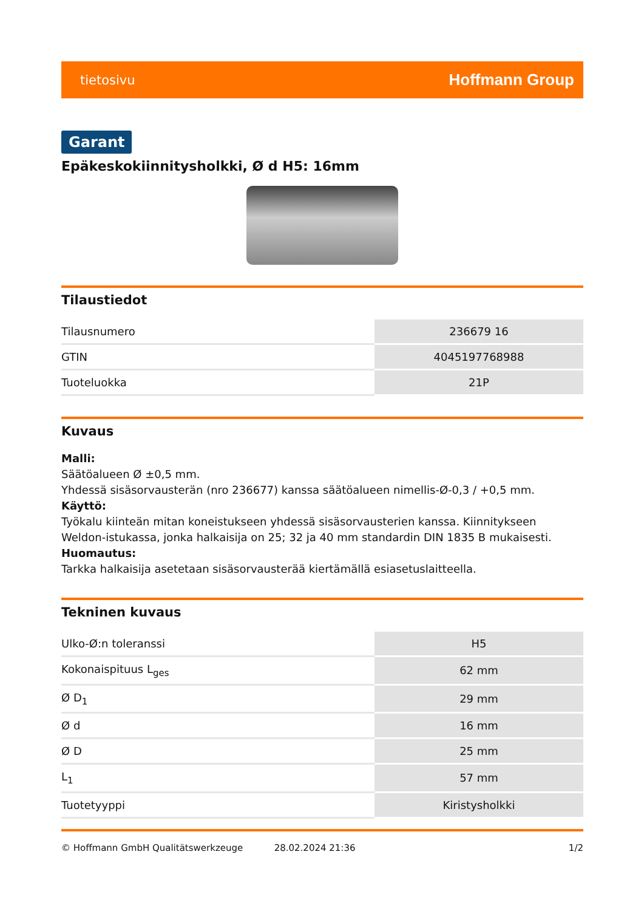tietosivu Hoffmann Group
Garant
Epäkeskokiinnitysholkki, Ø d H5: 16mm
Tilaustiedot
| Tilausnumero | 236679 16 |
| GTIN | 4045197768988 |
| Tuoteluokka | 21P |
Kuvaus
Malli:
Säätöalueen Ø ±0,5 mm.
Yhdessä sisäsorvausterän (nro 236677) kanssa säätöalueen nimellis-Ø-0,3 / +0,5 mm.
Käyttö:
Työkalu kiinteän mitan koneistukseen yhdessä sisäsorvausterien kanssa. Kiinnitykseen Weldon-istukassa, jonka halkaisija on 25; 32 ja 40 mm standardin DIN 1835 B mukaisesti.
Huomautus:
Tarkka halkaisija asetetaan sisäsorvausterää kiertämällä esiasetuslaitteella.
Tekninen kuvaus
| Ulko-Ø:n toleranssi | H5 |
| Kokonaispituus L<sub>ges</sub> | 62 mm |
| Ø D<sub>1</sub> | 29 mm |
| Ø d | 16 mm |
| Ø D | 25 mm |
| L<sub>1</sub> | 57 mm |
| Tuotetyyppi | Kiristysholkki |
© Hoffmann GmbH Qualitätswerkzeuge 28.02.2024 21:36 1/2